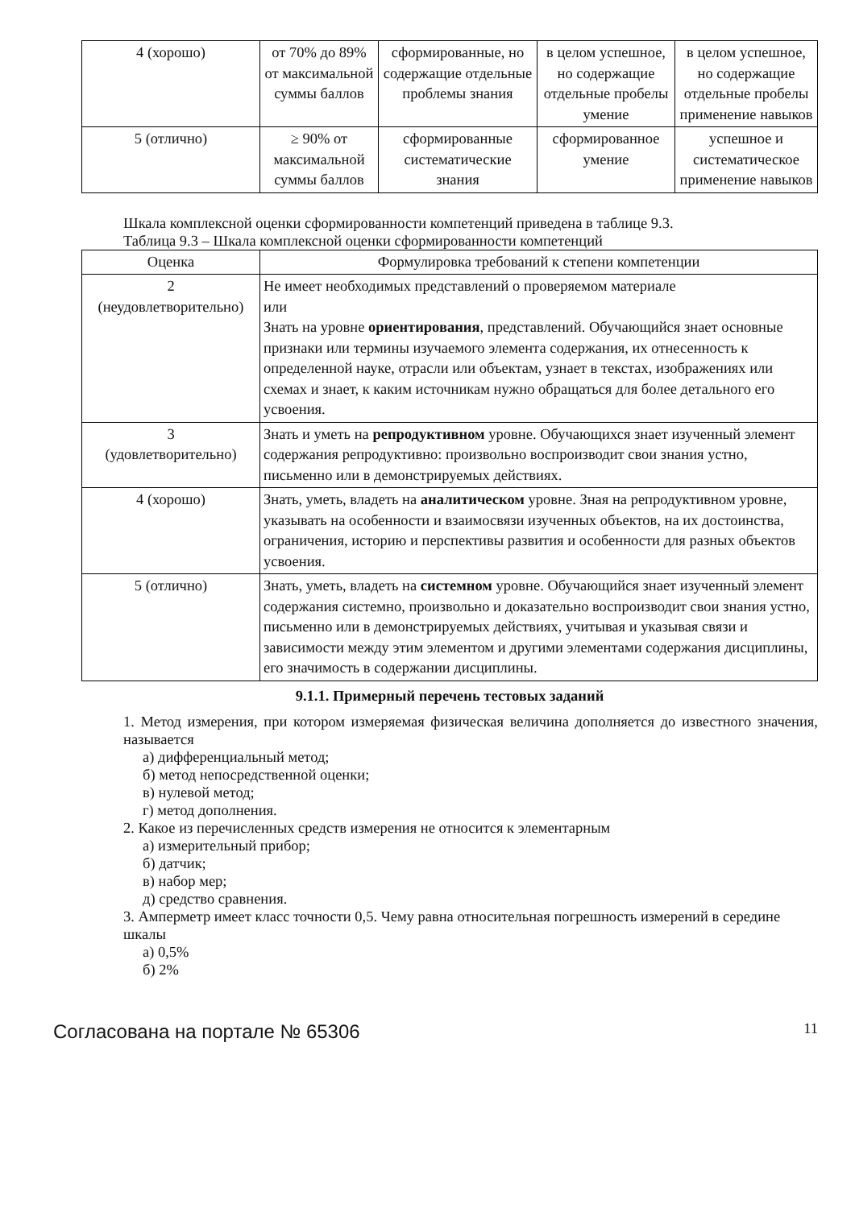| 4 (хорошо) | от 70% до 89% от максимальной суммы баллов | сформированные, но содержащие отдельные проблемы знания | в целом успешное, но содержащие отдельные пробелы умение | в целом успешное, но содержащие отдельные пробелы применение навыков |
| 5 (отлично) | ≥ 90% от максимальной суммы баллов | сформированные систематические знания | сформированное умение | успешное и систематическое применение навыков |
Шкала комплексной оценки сформированности компетенций приведена в таблице 9.3.
Таблица 9.3 – Шкала комплексной оценки сформированности компетенций
| Оценка | Формулировка требований к степени компетенции |
| --- | --- |
| 2 (неудовлетворительно) | Не имеет необходимых представлений о проверяемом материале или Знать на уровне ориентирования , представлений. Обучающийся знает основные признаки или термины изучаемого элемента содержания, их отнесенность к определенной науке, отрасли или объектам, узнает в текстах, изображениях или схемах и знает, к каким источникам нужно обращаться для более детального его усвоения. |
| 3 (удовлетворительно) | Знать и уметь на репродуктивном уровне. Обучающихся знает изученный элемент содержания репродуктивно: произвольно воспроизводит свои знания устно, письменно или в демонстрируемых действиях. |
| 4 (хорошо) | Знать, уметь, владеть на аналитическом уровне. Зная на репродуктивном уровне, указывать на особенности и взаимосвязи изученных объектов, на их достоинства, ограничения, историю и перспективы развития и особенности для разных объектов усвоения. |
| 5 (отлично) | Знать, уметь, владеть на системном уровне. Обучающийся знает изученный элемент содержания системно, произвольно и доказательно воспроизводит свои знания устно, письменно или в демонстрируемых действиях, учитывая и указывая связи и зависимости между этим элементом и другими элементами содержания дисциплины, его значимость в содержании дисциплины. |
9.1.1. Примерный перечень тестовых заданий
1. Метод измерения, при котором измеряемая физическая величина дополняется до известного значения, называется
а) дифференциальный метод;
б) метод непосредственной оценки;
в) нулевой метод;
г) метод дополнения.
2. Какое из перечисленных средств измерения не относится к элементарным
а) измерительный прибор;
б) датчик;
в) набор мер;
д) средство сравнения.
3. Амперметр имеет класс точности 0,5. Чему равна относительная погрешность измерений в середине шкалы
а) 0,5%
б) 2%
Согласована на портале № 65306 11